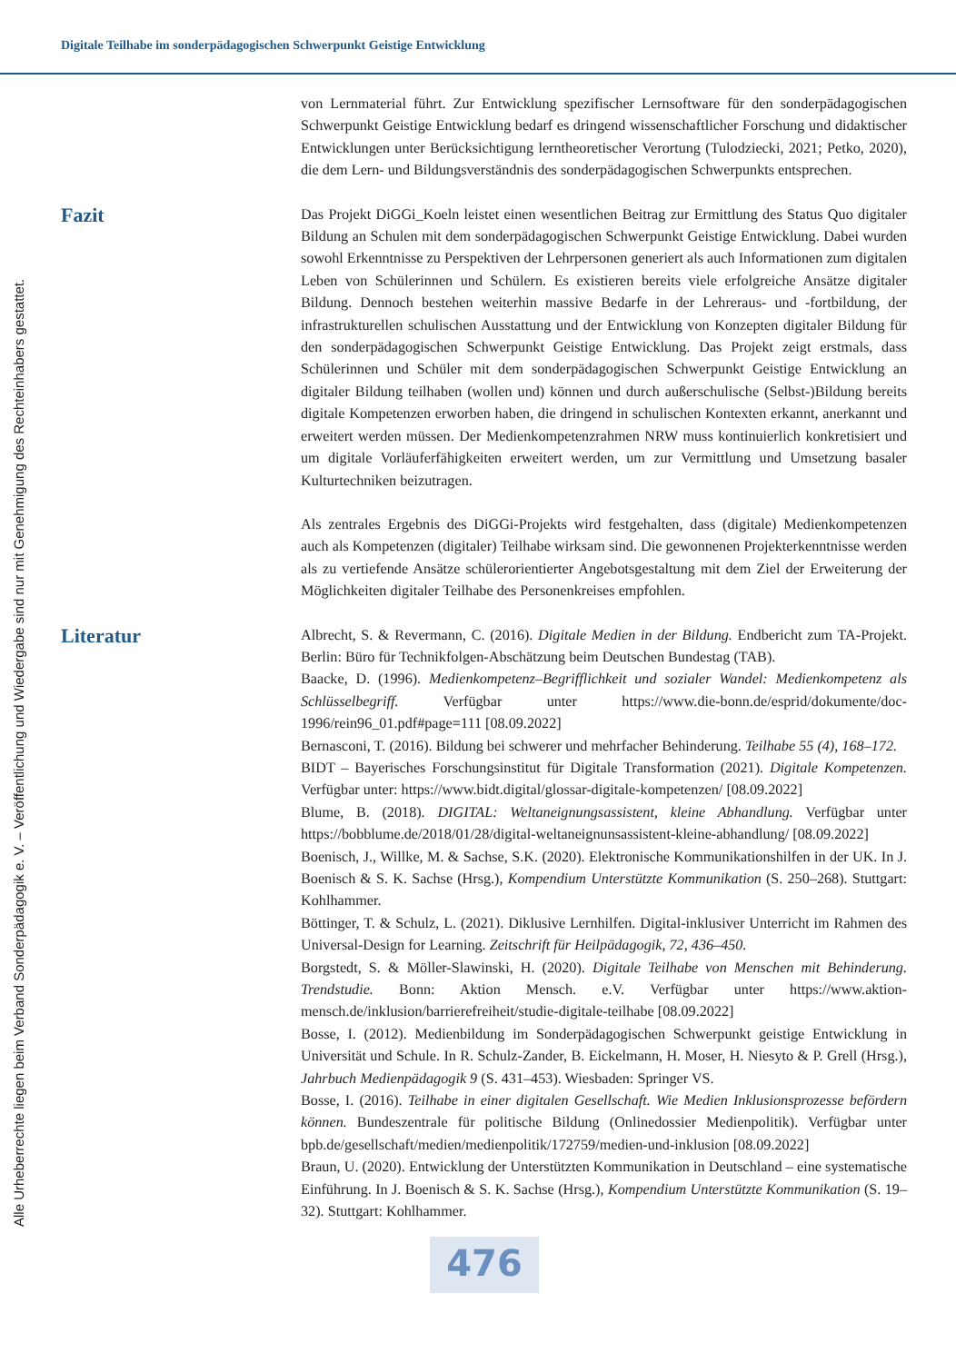Digitale Teilhabe im sonderpädagogischen Schwerpunkt Geistige Entwicklung
Alle Urheberrechte liegen beim Verband Sonderpädagogik e. V. – Veröffentlichung und Wiedergabe sind nur mit Genehmigung des Rechteinhabers gestattet.
von Lernmaterial führt. Zur Entwicklung spezifischer Lernsoftware für den sonderpädagogischen Schwerpunkt Geistige Entwicklung bedarf es dringend wissenschaftlicher Forschung und didaktischer Entwicklungen unter Berücksichtigung lerntheoretischer Verortung (Tulodziecki, 2021; Petko, 2020), die dem Lern- und Bildungsverständnis des sonderpädagogischen Schwerpunkts entsprechen.
Fazit
Das Projekt DiGGi_Koeln leistet einen wesentlichen Beitrag zur Ermittlung des Status Quo digitaler Bildung an Schulen mit dem sonderpädagogischen Schwerpunkt Geistige Entwicklung. Dabei wurden sowohl Erkenntnisse zu Perspektiven der Lehrpersonen generiert als auch Informationen zum digitalen Leben von Schülerinnen und Schülern. Es existieren bereits viele erfolgreiche Ansätze digitaler Bildung. Dennoch bestehen weiterhin massive Bedarfe in der Lehreraus- und -fortbildung, der infrastrukturellen schulischen Ausstattung und der Entwicklung von Konzepten digitaler Bildung für den sonderpädagogischen Schwerpunkt Geistige Entwicklung. Das Projekt zeigt erstmals, dass Schülerinnen und Schüler mit dem sonderpädagogischen Schwerpunkt Geistige Entwicklung an digitaler Bildung teilhaben (wollen und) können und durch außerschulische (Selbst-)Bildung bereits digitale Kompetenzen erworben haben, die dringend in schulischen Kontexten erkannt, anerkannt und erweitert werden müssen. Der Medienkompetenzrahmen NRW muss kontinuierlich konkretisiert und um digitale Vorläuferfähigkeiten erweitert werden, um zur Vermittlung und Umsetzung basaler Kulturtechniken beizutragen.
Als zentrales Ergebnis des DiGGi-Projekts wird festgehalten, dass (digitale) Medienkompetenzen auch als Kompetenzen (digitaler) Teilhabe wirksam sind. Die gewonnenen Projekterkenntnisse werden als zu vertiefende Ansätze schülerorientierter Angebotsgestaltung mit dem Ziel der Erweiterung der Möglichkeiten digitaler Teilhabe des Personenkreises empfohlen.
Literatur
Albrecht, S. & Revermann, C. (2016). Digitale Medien in der Bildung. Endbericht zum TA-Projekt. Berlin: Büro für Technikfolgen-Abschätzung beim Deutschen Bundestag (TAB).
Baacke, D. (1996). Medienkompetenz–Begrifflichkeit und sozialer Wandel: Medienkompetenz als Schlüsselbegriff. Verfügbar unter https://www.die-bonn.de/esprid/dokumente/doc-1996/rein96_01.pdf#page=111 [08.09.2022]
Bernasconi, T. (2016). Bildung bei schwerer und mehrfacher Behinderung. Teilhabe 55 (4), 168–172.
BIDT – Bayerisches Forschungsinstitut für Digitale Transformation (2021). Digitale Kompetenzen. Verfügbar unter: https://www.bidt.digital/glossar-digitale-kompetenzen/ [08.09.2022]
Blume, B. (2018). DIGITAL: Weltaneignungsassistent, kleine Abhandlung. Verfügbar unter https://bobblume.de/2018/01/28/digital-weltaneignunsassistent-kleine-abhandlung/ [08.09.2022]
Boenisch, J., Willke, M. & Sachse, S.K. (2020). Elektronische Kommunikationshilfen in der UK. In J. Boenisch & S. K. Sachse (Hrsg.), Kompendium Unterstützte Kommunikation (S. 250–268). Stuttgart: Kohlhammer.
Böttinger, T. & Schulz, L. (2021). Diklusive Lernhilfen. Digital-inklusiver Unterricht im Rahmen des Universal-Design for Learning. Zeitschrift für Heilpädagogik, 72, 436–450.
Borgstedt, S. & Möller-Slawinski, H. (2020). Digitale Teilhabe von Menschen mit Behinderung. Trendstudie. Bonn: Aktion Mensch. e.V. Verfügbar unter https://www.aktion-mensch.de/inklusion/barrierefreiheit/studie-digitale-teilhabe [08.09.2022]
Bosse, I. (2012). Medienbildung im Sonderpädagogischen Schwerpunkt geistige Entwicklung in Universität und Schule. In R. Schulz-Zander, B. Eickelmann, H. Moser, H. Niesyto & P. Grell (Hrsg.), Jahrbuch Medienpädagogik 9 (S. 431–453). Wiesbaden: Springer VS.
Bosse, I. (2016). Teilhabe in einer digitalen Gesellschaft. Wie Medien Inklusionsprozesse befördern können. Bundeszentrale für politische Bildung (Onlinedossier Medienpolitik). Verfügbar unter bpb.de/gesellschaft/medien/medienpolitik/172759/medien-und-inklusion [08.09.2022]
Braun, U. (2020). Entwicklung der Unterstützten Kommunikation in Deutschland – eine systematische Einführung. In J. Boenisch & S. K. Sachse (Hrsg.), Kompendium Unterstützte Kommunikation (S. 19–32). Stuttgart: Kohlhammer.
476